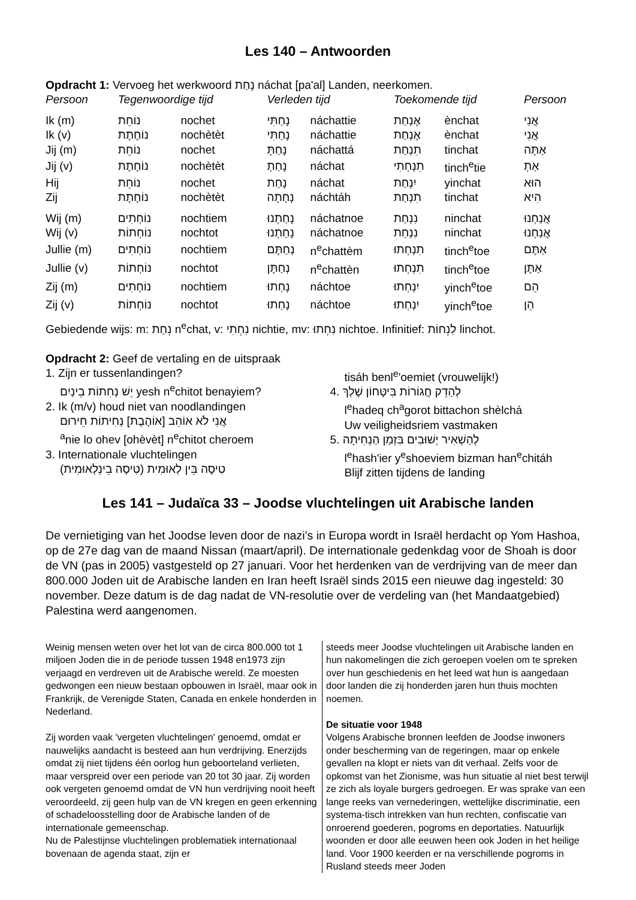Les 140 – Antwoorden
Opdracht 1: Vervoeg het werkwoord נָחַת náchat [pa'al] Landen, neerkomen.
| Persoon | Tegenwoordige tijd | | Verleden tijd | | Toekomende tijd | | Persoon |
| --- | --- | --- | --- | --- | --- | --- | --- |
| Ik (m) | נוֹחֵת | nochet | נָחַתִּי | náchattie | אֶנְחַת | ènchat | אֲנִי |
| Ik (v) | נוֹחֶתֶת | nochètèt | נָחַתִּי | náchattie | אֶנְחַת | ènchat | אֲנִי |
| Jij (m) | נוֹחֵת | nochet | נָחַתָּ | náchattá | תִנְחַת | tinchat | אַתָּה |
| Jij (v) | נוֹחֶתֶת | nochètèt | נָחַתְ | náchat | תִנְחְתִי | tinch<sup>e</sup>tie | אַתְ |
| Hij | נוֹחֵת | nochet | נָחַת | náchat | יִנְחַת | yinchat | הוּא |
| Zij | נוֹחֶתֶת | nochètèt | נָחְתָה | náchtáh | תִנְחַת | tinchat | הִיא |
| Wij (m) | נוֹחְתִים | nochtiem | נָחַתְנוּ | náchatnoe | נִנְחַת | ninchat | אֲנַחְנוּ |
| Wij (v) | נוֹחְתוֹת | nochtot | נָחַתְנוּ | náchatnoe | נִנְחַת | ninchat | אֲנַחְנוּ |
| Jullie (m) | נוֹחְתִים | nochtiem | נְחַתֶּם | n<sup>e</sup>chattèm | תִנְחְתוּ | tinch<sup>e</sup>toe | אַתֶּם |
| Jullie (v) | נוֹחְתוֹת | nochtot | נְחַתֶּן | n<sup>e</sup>chattèn | תִנְחְתוּ | tinch<sup>e</sup>toe | אַתֶּן |
| Zij (m) | נוֹחְתִים | nochtiem | נָחְתוּ | náchtoe | יִנְחְתוּ | yinch<sup>e</sup>toe | הֵם |
| Zij (v) | נוֹחְתוֹת | nochtot | נָחְתוּ | náchtoe | יִנְחְתוּ | yinch<sup>e</sup>toe | הֵן |
Gebiedende wijs: m: נְחַת n<sup>e</sup>chat, v: נִחְתִי nichtie, mv: נִחְתוּ nichtoe. Infinitief: לִנְחוֹת linchot.
Opdracht 2: Geef de vertaling en de uitspraak
1. Zijn er tussenlandingen?
יֵשׁ נְחִתוֹת בֵינַיִם yesh n<sup>e</sup>chitot benayiem?
2. Ik (m/v) houd niet van noodlandingen
אֲנִי לֹא אוֹהֵב [אוֹהֶבֶת] נְחִיתוֹת חֵירוּם
<sup>a</sup> nie lo ohev [ohèvèt] n<sup>e</sup>chitot cheroem
3. Internationale vluchtelingen
טִיסָה בֵּין לְאוּמִית (טִיסָה בֵינְלְאוּמִית)
tisáh benl<sup>e</sup>'oemiet (vrouwelijk!)
4. לְהַדֵק חֲגוֹרוֹת בִּיטָּחוֹן שֶׁלְךְ
l<sup>e</sup>hadeq ch<sup>a</sup>gorot bittachon shèlchá
Uw veiligheidsriem vastmaken
5. לְהַשְׁאִיר יְשׁוּבִים בִּזְמַן הַנְחִיתָה
l<sup>e</sup>hash'ier y<sup>e</sup>shoeviem bizman han<sup>e</sup>chitáh
Blijf zitten tijdens de landing
Les 141 – Judaïca 33 – Joodse vluchtelingen uit Arabische landen
De vernietiging van het Joodse leven door de nazi’s in Europa wordt in Israël herdacht op Yom Hashoa, op de 27e dag van de maand Nissan (maart/april). De internationale gedenkdag voor de Shoah is door de VN (pas in 2005) vastgesteld op 27 januari. Voor het herdenken van de verdrijving van de meer dan 800.000 Joden uit de Arabische landen en Iran heeft Israël sinds 2015 een nieuwe dag ingesteld: 30 november. Deze datum is de dag nadat de VN-resolutie over de verdeling van (het Mandaatgebied) Palestina werd aangenomen.
Weinig mensen weten over het lot van de circa 800.000 tot 1 miljoen Joden die in de periode tussen 1948 en1973 zijn verjaagd en verdreven uit de Arabische wereld. Ze moesten gedwongen een nieuw bestaan opbouwen in Israël, maar ook in Frankrijk, de Verenigde Staten, Canada en enkele honderden in Nederland.
Zij worden vaak 'vergeten vluchtelingen' genoemd, omdat er nauwelijks aandacht is besteed aan hun verdrijving. Enerzijds omdat zij niet tijdens één oorlog hun geboorteland verlieten, maar verspreid over een periode van 20 tot 30 jaar. Zij worden ook vergeten genoemd omdat de VN hun verdrijving nooit heeft veroordeeld, zij geen hulp van de VN kregen en geen erkenning of schadeloosstelling door de Arabische landen of de internationale gemeenschap.
Nu de Palestijnse vluchtelingen problematiek internationaal bovenaan de agenda staat, zijn er
steeds meer Joodse vluchtelingen uit Arabische landen en hun nakomelingen die zich geroepen voelen om te spreken over hun geschiedenis en het leed wat hun is aangedaan door landen die zij honderden jaren hun thuis mochten noemen.
De situatie voor 1948
Volgens Arabische bronnen leefden de Joodse inwoners onder bescherming van de regeringen, maar op enkele gevallen na klopt er niets van dit verhaal. Zelfs voor de opkomst van het Zionisme, was hun situatie al niet best terwijl ze zich als loyale burgers gedroegen. Er was sprake van een lange reeks van vernederingen, wettelijke discriminatie, een systema-tisch intrekken van hun rechten, confiscatie van onroerend goederen, pogroms en deportaties. Natuurlijk woonden er door alle eeuwen heen ook Joden in het heilige land. Voor 1900 keerden er na verschillende pogroms in Rusland steeds meer Joden